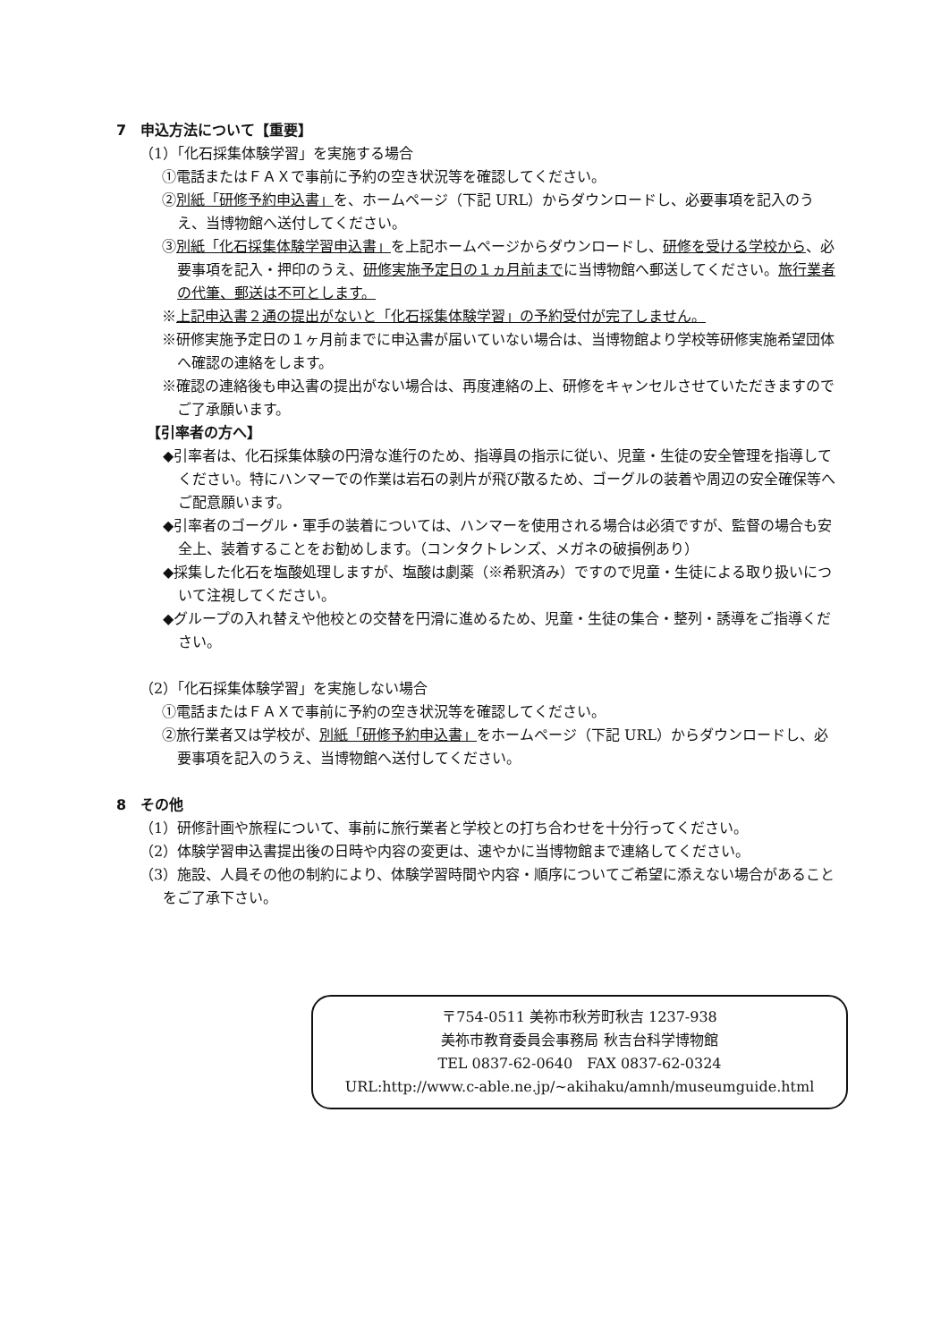7　申込方法について【重要】
（1）「化石採集体験学習」を実施する場合
①電話またはＦＡＸで事前に予約の空き状況等を確認してください。
②別紙「研修予約申込書」を、ホームページ（下記 URL）からダウンロードし、必要事項を記入のうえ、当博物館へ送付してください。
③別紙「化石採集体験学習申込書」を上記ホームページからダウンロードし、研修を受ける学校から、必要事項を記入・押印のうえ、研修実施予定日の１ヵ月前までに当博物館へ郵送してください。旅行業者の代筆、郵送は不可とします。
※上記申込書２通の提出がないと「化石採集体験学習」の予約受付が完了しません。
※研修実施予定日の１ヶ月前までに申込書が届いていない場合は、当博物館より学校等研修実施希望団体へ確認の連絡をします。
※確認の連絡後も申込書の提出がない場合は、再度連絡の上、研修をキャンセルさせていただきますのでご了承願います。
【引率者の方へ】
◆引率者は、化石採集体験の円滑な進行のため、指導員の指示に従い、児童・生徒の安全管理を指導してください。特にハンマーでの作業は岩石の剥片が飛び散るため、ゴーグルの装着や周辺の安全確保等へご配意願います。
◆引率者のゴーグル・軍手の装着については、ハンマーを使用される場合は必須ですが、監督の場合も安全上、装着することをお勧めします。（コンタクトレンズ、メガネの破損例あり）
◆採集した化石を塩酸処理しますが、塩酸は劇薬（※希釈済み）ですので児童・生徒による取り扱いについて注視してください。
◆グループの入れ替えや他校との交替を円滑に進めるため、児童・生徒の集合・整列・誘導をご指導ください。
（2）「化石採集体験学習」を実施しない場合
①電話またはＦＡＸで事前に予約の空き状況等を確認してください。
②旅行業者又は学校が、別紙「研修予約申込書」をホームページ（下記 URL）からダウンロードし、必要事項を記入のうえ、当博物館へ送付してください。
8　その他
（1）研修計画や旅程について、事前に旅行業者と学校との打ち合わせを十分行ってください。
（2）体験学習申込書提出後の日時や内容の変更は、速やかに当博物館まで連絡してください。
（3）施設、人員その他の制約により、体験学習時間や内容・順序についてご希望に添えない場合があることをご了承下さい。
〒754-0511 美祢市秋芳町秋吉 1237-938
美祢市教育委員会事務局 秋吉台科学博物館
TEL 0837-62-0640　FAX 0837-62-0324
URL:http://www.c-able.ne.jp/~akihaku/amnh/museumguide.html